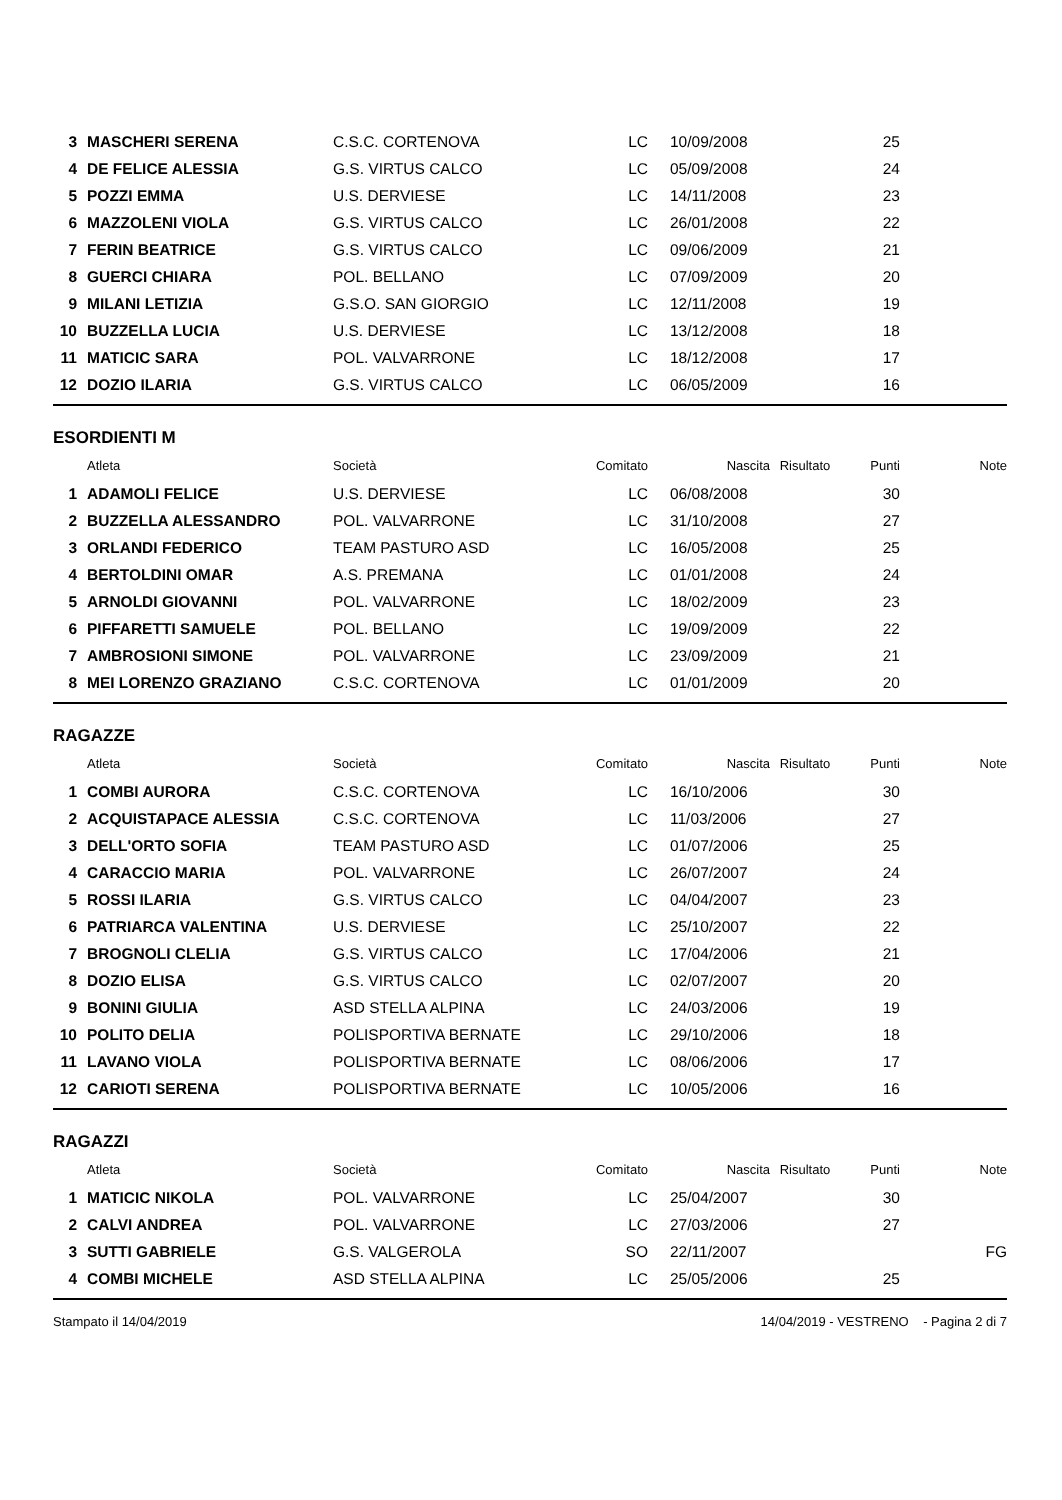| 3 | MASCHERI SERENA | C.S.C. CORTENOVA | LC | 10/09/2008 | | 25 | |
| 4 | DE FELICE ALESSIA | G.S. VIRTUS CALCO | LC | 05/09/2008 | | 24 | |
| 5 | POZZI EMMA | U.S. DERVIESE | LC | 14/11/2008 | | 23 | |
| 6 | MAZZOLENI VIOLA | G.S. VIRTUS CALCO | LC | 26/01/2008 | | 22 | |
| 7 | FERIN BEATRICE | G.S. VIRTUS CALCO | LC | 09/06/2009 | | 21 | |
| 8 | GUERCI CHIARA | POL. BELLANO | LC | 07/09/2009 | | 20 | |
| 9 | MILANI LETIZIA | G.S.O. SAN GIORGIO | LC | 12/11/2008 | | 19 | |
| 10 | BUZZELLA LUCIA | U.S. DERVIESE | LC | 13/12/2008 | | 18 | |
| 11 | MATICIC SARA | POL. VALVARRONE | LC | 18/12/2008 | | 17 | |
| 12 | DOZIO ILARIA | G.S. VIRTUS CALCO | LC | 06/05/2009 | | 16 | |
ESORDIENTI M
| | Atleta | Società | Comitato | Nascita | Risultato | Punti | Note |
| --- | --- | --- | --- | --- | --- | --- | --- |
| 1 | ADAMOLI FELICE | U.S. DERVIESE | LC | 06/08/2008 | | 30 | |
| 2 | BUZZELLA ALESSANDRO | POL. VALVARRONE | LC | 31/10/2008 | | 27 | |
| 3 | ORLANDI FEDERICO | TEAM PASTURO ASD | LC | 16/05/2008 | | 25 | |
| 4 | BERTOLDINI OMAR | A.S. PREMANA | LC | 01/01/2008 | | 24 | |
| 5 | ARNOLDI GIOVANNI | POL. VALVARRONE | LC | 18/02/2009 | | 23 | |
| 6 | PIFFARETTI SAMUELE | POL. BELLANO | LC | 19/09/2009 | | 22 | |
| 7 | AMBROSIONI SIMONE | POL. VALVARRONE | LC | 23/09/2009 | | 21 | |
| 8 | MEI LORENZO GRAZIANO | C.S.C. CORTENOVA | LC | 01/01/2009 | | 20 | |
RAGAZZE
| | Atleta | Società | Comitato | Nascita | Risultato | Punti | Note |
| --- | --- | --- | --- | --- | --- | --- | --- |
| 1 | COMBI AURORA | C.S.C. CORTENOVA | LC | 16/10/2006 | | 30 | |
| 2 | ACQUISTAPACE ALESSIA | C.S.C. CORTENOVA | LC | 11/03/2006 | | 27 | |
| 3 | DELL'ORTO SOFIA | TEAM PASTURO ASD | LC | 01/07/2006 | | 25 | |
| 4 | CARACCIO MARIA | POL. VALVARRONE | LC | 26/07/2007 | | 24 | |
| 5 | ROSSI ILARIA | G.S. VIRTUS CALCO | LC | 04/04/2007 | | 23 | |
| 6 | PATRIARCA VALENTINA | U.S. DERVIESE | LC | 25/10/2007 | | 22 | |
| 7 | BROGNOLI CLELIA | G.S. VIRTUS CALCO | LC | 17/04/2006 | | 21 | |
| 8 | DOZIO ELISA | G.S. VIRTUS CALCO | LC | 02/07/2007 | | 20 | |
| 9 | BONINI GIULIA | ASD STELLA ALPINA | LC | 24/03/2006 | | 19 | |
| 10 | POLITO DELIA | POLISPORTIVA BERNATE | LC | 29/10/2006 | | 18 | |
| 11 | LAVANO VIOLA | POLISPORTIVA BERNATE | LC | 08/06/2006 | | 17 | |
| 12 | CARIOTI SERENA | POLISPORTIVA BERNATE | LC | 10/05/2006 | | 16 | |
RAGAZZI
| | Atleta | Società | Comitato | Nascita | Risultato | Punti | Note |
| --- | --- | --- | --- | --- | --- | --- | --- |
| 1 | MATICIC NIKOLA | POL. VALVARRONE | LC | 25/04/2007 | | 30 | |
| 2 | CALVI ANDREA | POL. VALVARRONE | LC | 27/03/2006 | | 27 | |
| 3 | SUTTI GABRIELE | G.S. VALGEROLA | SO | 22/11/2007 | | | FG |
| 4 | COMBI MICHELE | ASD STELLA ALPINA | LC | 25/05/2006 | | 25 | |
Stampato il 14/04/2019 14/04/2019 - VESTRENO - Pagina 2 di 7